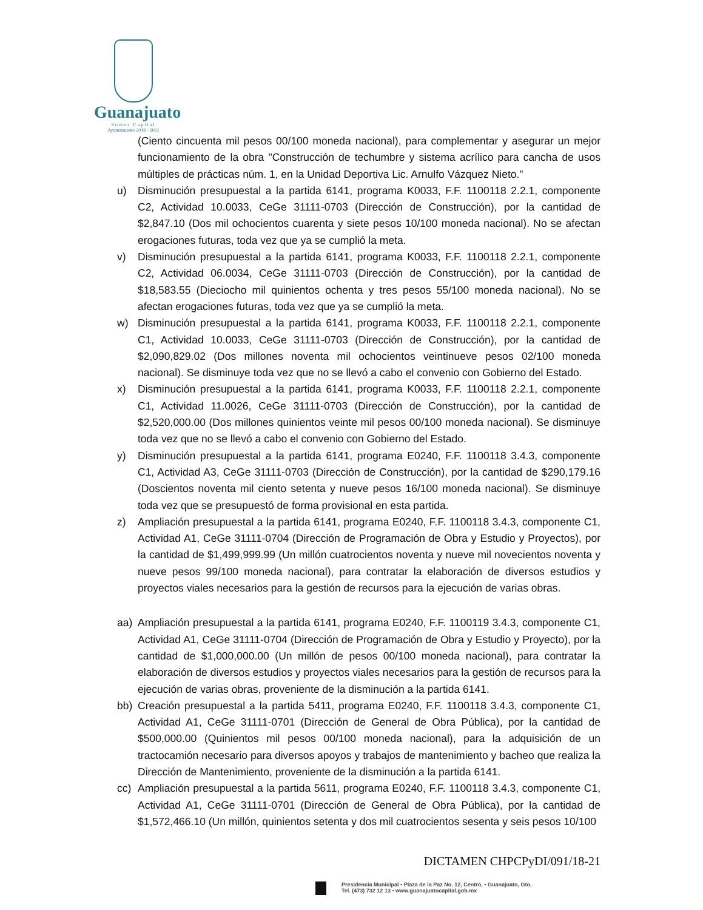Guanajuato
Somos Capital
Ayuntamiento 2018 - 2021
(Ciento cincuenta mil pesos 00/100 moneda nacional), para complementar y asegurar un mejor funcionamiento de la obra "Construcción de techumbre y sistema acrílico para cancha de usos múltiples de prácticas núm. 1, en la Unidad Deportiva Lic. Arnulfo Vázquez Nieto."
u) Disminución presupuestal a la partida 6141, programa K0033, F.F. 1100118 2.2.1, componente C2, Actividad 10.0033, CeGe 31111-0703 (Dirección de Construcción), por la cantidad de $2,847.10 (Dos mil ochocientos cuarenta y siete pesos 10/100 moneda nacional). No se afectan erogaciones futuras, toda vez que ya se cumplió la meta.
v) Disminución presupuestal a la partida 6141, programa K0033, F.F. 1100118 2.2.1, componente C2, Actividad 06.0034, CeGe 31111-0703 (Dirección de Construcción), por la cantidad de $18,583.55 (Dieciocho mil quinientos ochenta y tres pesos 55/100 moneda nacional). No se afectan erogaciones futuras, toda vez que ya se cumplió la meta.
w) Disminución presupuestal a la partida 6141, programa K0033, F.F. 1100118 2.2.1, componente C1, Actividad 10.0033, CeGe 31111-0703 (Dirección de Construcción), por la cantidad de $2,090,829.02 (Dos millones noventa mil ochocientos veintinueve pesos 02/100 moneda nacional). Se disminuye toda vez que no se llevó a cabo el convenio con Gobierno del Estado.
x) Disminución presupuestal a la partida 6141, programa K0033, F.F. 1100118 2.2.1, componente C1, Actividad 11.0026, CeGe 31111-0703 (Dirección de Construcción), por la cantidad de $2,520,000.00 (Dos millones quinientos veinte mil pesos 00/100 moneda nacional). Se disminuye toda vez que no se llevó a cabo el convenio con Gobierno del Estado.
y) Disminución presupuestal a la partida 6141, programa E0240, F.F. 1100118 3.4.3, componente C1, Actividad A3, CeGe 31111-0703 (Dirección de Construcción), por la cantidad de $290,179.16 (Doscientos noventa mil ciento setenta y nueve pesos 16/100 moneda nacional). Se disminuye toda vez que se presupuestó de forma provisional en esta partida.
z) Ampliación presupuestal a la partida 6141, programa E0240, F.F. 1100118 3.4.3, componente C1, Actividad A1, CeGe 31111-0704 (Dirección de Programación de Obra y Estudio y Proyectos), por la cantidad de $1,499,999.99 (Un millón cuatrocientos noventa y nueve mil novecientos noventa y nueve pesos 99/100 moneda nacional), para contratar la elaboración de diversos estudios y proyectos viales necesarios para la gestión de recursos para la ejecución de varias obras.
aa) Ampliación presupuestal a la partida 6141, programa E0240, F.F. 1100119 3.4.3, componente C1, Actividad A1, CeGe 31111-0704 (Dirección de Programación de Obra y Estudio y Proyecto), por la cantidad de $1,000,000.00 (Un millón de pesos 00/100 moneda nacional), para contratar la elaboración de diversos estudios y proyectos viales necesarios para la gestión de recursos para la ejecución de varias obras, proveniente de la disminución a la partida 6141.
bb) Creación presupuestal a la partida 5411, programa E0240, F.F. 1100118 3.4.3, componente C1, Actividad A1, CeGe 31111-0701 (Dirección de General de Obra Pública), por la cantidad de $500,000.00 (Quinientos mil pesos 00/100 moneda nacional), para la adquisición de un tractocamión necesario para diversos apoyos y trabajos de mantenimiento y bacheo que realiza la Dirección de Mantenimiento, proveniente de la disminución a la partida 6141.
cc) Ampliación presupuestal a la partida 5611, programa E0240, F.F. 1100118 3.4.3, componente C1, Actividad A1, CeGe 31111-0701 (Dirección de General de Obra Pública), por la cantidad de $1,572,466.10 (Un millón, quinientos setenta y dos mil cuatrocientos sesenta y seis pesos 10/100
DICTAMEN CHPCPyDI/091/18-21
Presidencia Municipal • Plaza de la Paz No. 12, Centro, • Guanajuato, Gto.
Tel. (473) 732 12 13 • www.guanajuatocapital.gob.mx